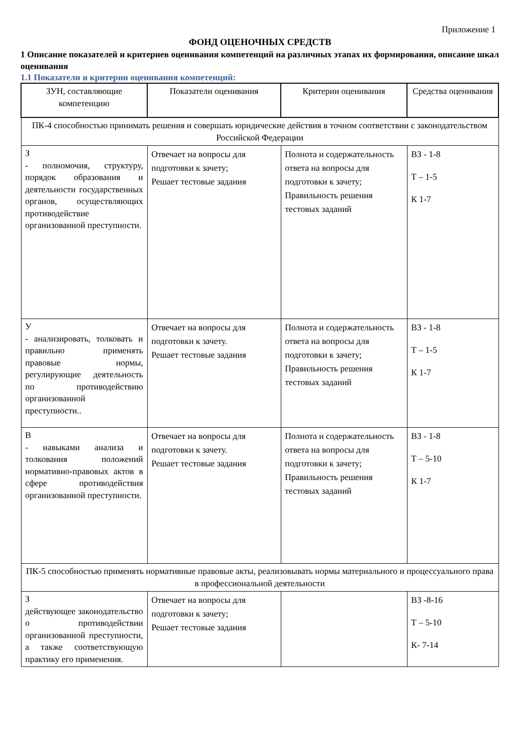Приложение 1
ФОНД ОЦЕНОЧНЫХ СРЕДСТВ
1 Описание показателей и критериев оценивания компетенций на различных этапах их формирования, описание шкал оценивания
1.1 Показатели и критерии оценивания компетенций:
| ЗУН, составляющие компетенцию | Показатели оценивания | Критерии оценивания | Средства оценивания |
| --- | --- | --- | --- |
| ПК-4 способностью принимать решения и совершать юридические действия в точном соответствии с законодательством Российской Федерации | | | |
| З - полномочия, структуру, порядок образования и деятельности государственных органов, осуществляющих противодействие организованной преступности. | Отвечает на вопросы для подготовки к зачету; Решает тестовые задания | Полнота и содержательность ответа на вопросы для подготовки к зачету; Правильность решения тестовых заданий | ВЗ - 1-8 Т – 1-5 К 1-7 |
| У - анализировать, толковать и правильно применять правовые нормы, регулирующие деятельность по противодействию организованной преступности.. | Отвечает на вопросы для подготовки к зачету. Решает тестовые задания | Полнота и содержательность ответа на вопросы для подготовки к зачету; Правильность решения тестовых заданий | ВЗ - 1-8 Т – 1-5 К 1-7 |
| В - навыками анализа и толкования положений нормативно-правовых актов в сфере противодействия организованной преступности. | Отвечает на вопросы для подготовки к зачету. Решает тестовые задания | Полнота и содержательность ответа на вопросы для подготовки к зачету; Правильность решения тестовых заданий | ВЗ - 1-8 Т – 5-10 К 1-7 |
| ПК-5 способностью применять нормативные правовые акты, реализовывать нормы материального и процессуального права в профессиональной деятельности | | | |
| З действующее законодательство о противодействии организованной преступности, а также соответствующую практику его применения. | Отвечает на вопросы для подготовки к зачету; Решает тестовые задания | | ВЗ -8-16 Т – 5-10 К- 7-14 |